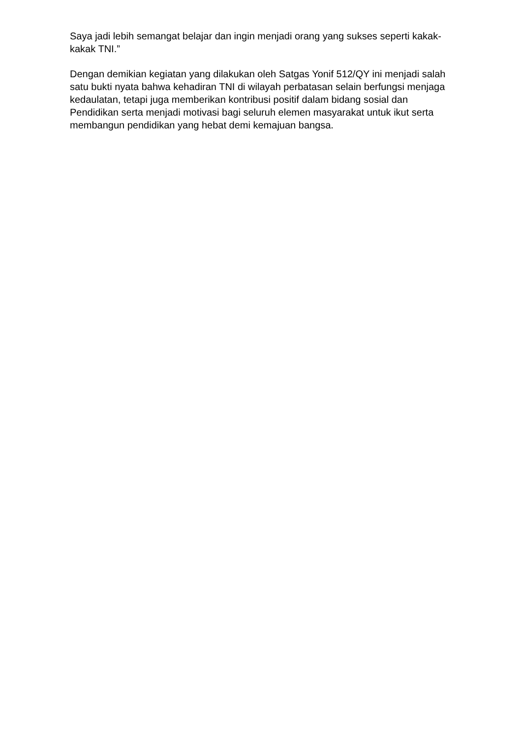Saya jadi lebih semangat belajar dan ingin menjadi orang yang sukses seperti kakak-kakak TNI.”
Dengan demikian kegiatan yang dilakukan oleh Satgas Yonif 512/QY ini menjadi salah satu bukti nyata bahwa kehadiran TNI di wilayah perbatasan selain berfungsi menjaga kedaulatan, tetapi juga memberikan kontribusi positif dalam bidang sosial dan Pendidikan serta menjadi motivasi bagi seluruh elemen masyarakat untuk ikut serta membangun pendidikan yang hebat demi kemajuan bangsa.